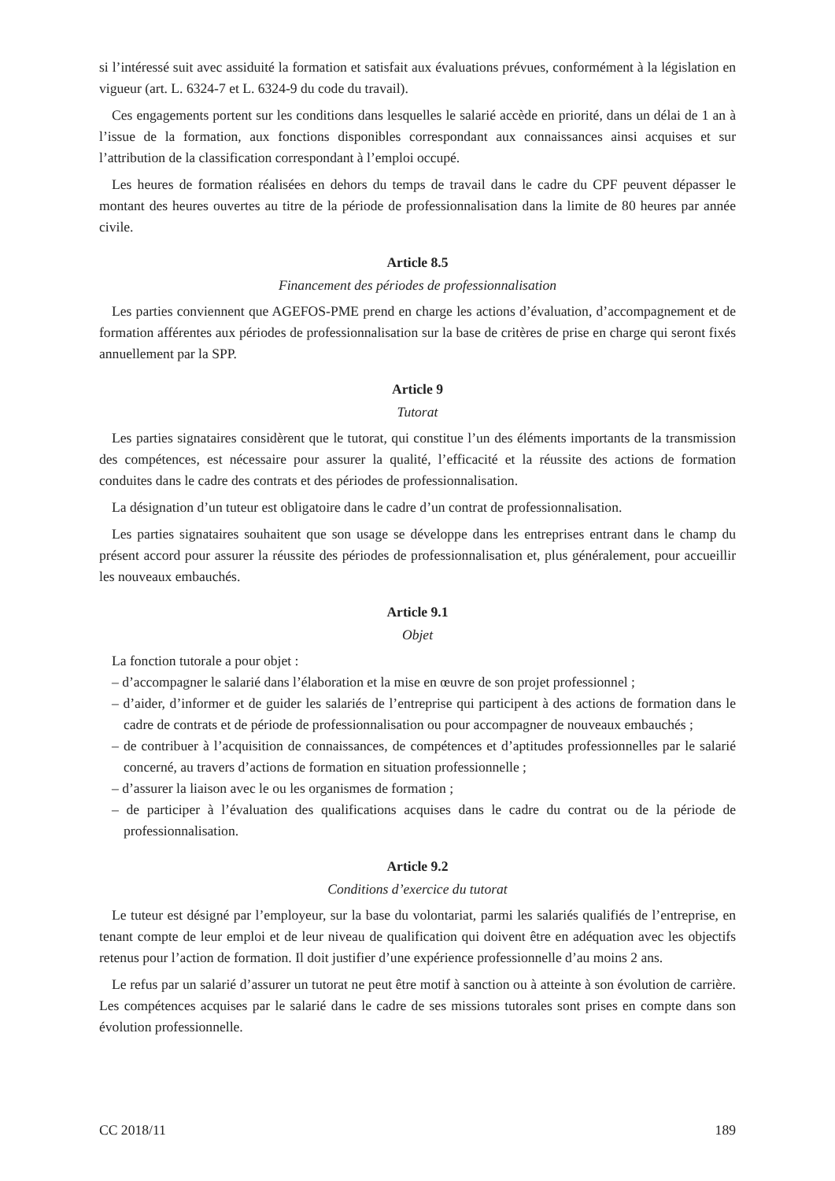si l’intéressé suit avec assiduité la formation et satisfait aux évaluations prévues, conformément à la législation en vigueur (art. L. 6324-7 et L. 6324-9 du code du travail).
Ces engagements portent sur les conditions dans lesquelles le salarié accède en priorité, dans un délai de 1 an à l’issue de la formation, aux fonctions disponibles correspondant aux connaissances ainsi acquises et sur l’attribution de la classification correspondant à l’emploi occupé.
Les heures de formation réalisées en dehors du temps de travail dans le cadre du CPF peuvent dépasser le montant des heures ouvertes au titre de la période de professionnalisation dans la limite de 80 heures par année civile.
Article 8.5
Financement des périodes de professionnalisation
Les parties conviennent que AGEFOS-PME prend en charge les actions d’évaluation, d’accompagnement et de formation afférentes aux périodes de professionnalisation sur la base de critères de prise en charge qui seront fixés annuellement par la SPP.
Article 9
Tutorat
Les parties signataires considèrent que le tutorat, qui constitue l’un des éléments importants de la transmission des compétences, est nécessaire pour assurer la qualité, l’efficacité et la réussite des actions de formation conduites dans le cadre des contrats et des périodes de professionnalisation.
La désignation d’un tuteur est obligatoire dans le cadre d’un contrat de professionnalisation.
Les parties signataires souhaitent que son usage se développe dans les entreprises entrant dans le champ du présent accord pour assurer la réussite des périodes de professionnalisation et, plus généralement, pour accueillir les nouveaux embauchés.
Article 9.1
Objet
La fonction tutorale a pour objet :
– d’accompagner le salarié dans l’élaboration et la mise en œuvre de son projet professionnel ;
– d’aider, d’informer et de guider les salariés de l’entreprise qui participent à des actions de formation dans le cadre de contrats et de période de professionnalisation ou pour accompagner de nouveaux embauchés ;
– de contribuer à l’acquisition de connaissances, de compétences et d’aptitudes professionnelles par le salarié concerné, au travers d’actions de formation en situation professionnelle ;
– d’assurer la liaison avec le ou les organismes de formation ;
– de participer à l’évaluation des qualifications acquises dans le cadre du contrat ou de la période de professionnalisation.
Article 9.2
Conditions d’exercice du tutorat
Le tuteur est désigné par l’employeur, sur la base du volontariat, parmi les salariés qualifiés de l’entreprise, en tenant compte de leur emploi et de leur niveau de qualification qui doivent être en adéquation avec les objectifs retenus pour l’action de formation. Il doit justifier d’une expérience professionnelle d’au moins 2 ans.
Le refus par un salarié d’assurer un tutorat ne peut être motif à sanction ou à atteinte à son évolution de carrière. Les compétences acquises par le salarié dans le cadre de ses missions tutorales sont prises en compte dans son évolution professionnelle.
CC 2018/11 189